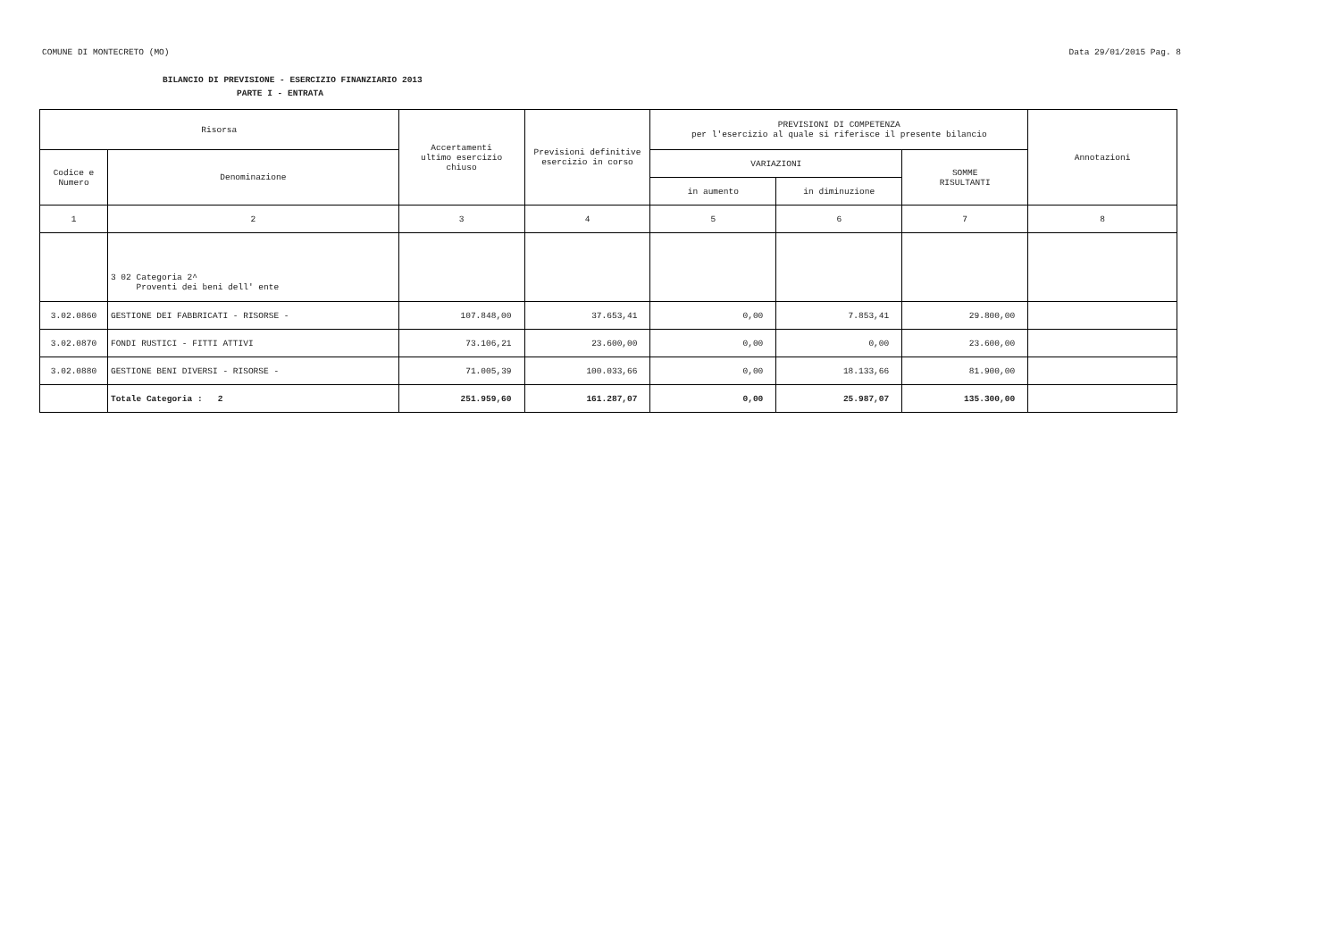COMUNE DI MONTECRETO (MO) Data 29/01/2015 Pag. 8
BILANCIO DI PREVISIONE - ESERCIZIO FINANZIARIO 2013
PARTE I - ENTRATA
| Risorsa | | Accertamenti ultimo esercizio chiuso | Previsioni definitive esercizio in corso | PREVISIONI DI COMPETENZA per l'esercizio al quale si riferisce il presente bilancio | | | Annotazioni |
| --- | --- | --- | --- | --- | --- | --- | --- |
| Codice e Numero | Denominazione | | | VARIAZIONI | | SOMME RISULTANTI | |
| | | | | in aumento | in diminuzione | | |
| 1 | 2 | 3 | 4 | 5 | 6 | 7 | 8 |
| | 3 02 Categoria 2^ Proventi dei beni dell' ente | | | | | | |
| 3.02.0860 | GESTIONE DEI FABBRICATI - RISORSE - | 107.848,00 | 37.653,41 | 0,00 | 7.853,41 | 29.800,00 | |
| 3.02.0870 | FONDI RUSTICI - FITTI ATTIVI | 73.106,21 | 23.600,00 | 0,00 | 0,00 | 23.600,00 | |
| 3.02.0880 | GESTIONE BENI DIVERSI - RISORSE - | 71.005,39 | 100.033,66 | 0,00 | 18.133,66 | 81.900,00 | |
| | Totale Categoria : 2 | 251.959,60 | 161.287,07 | 0,00 | 25.987,07 | 135.300,00 | |